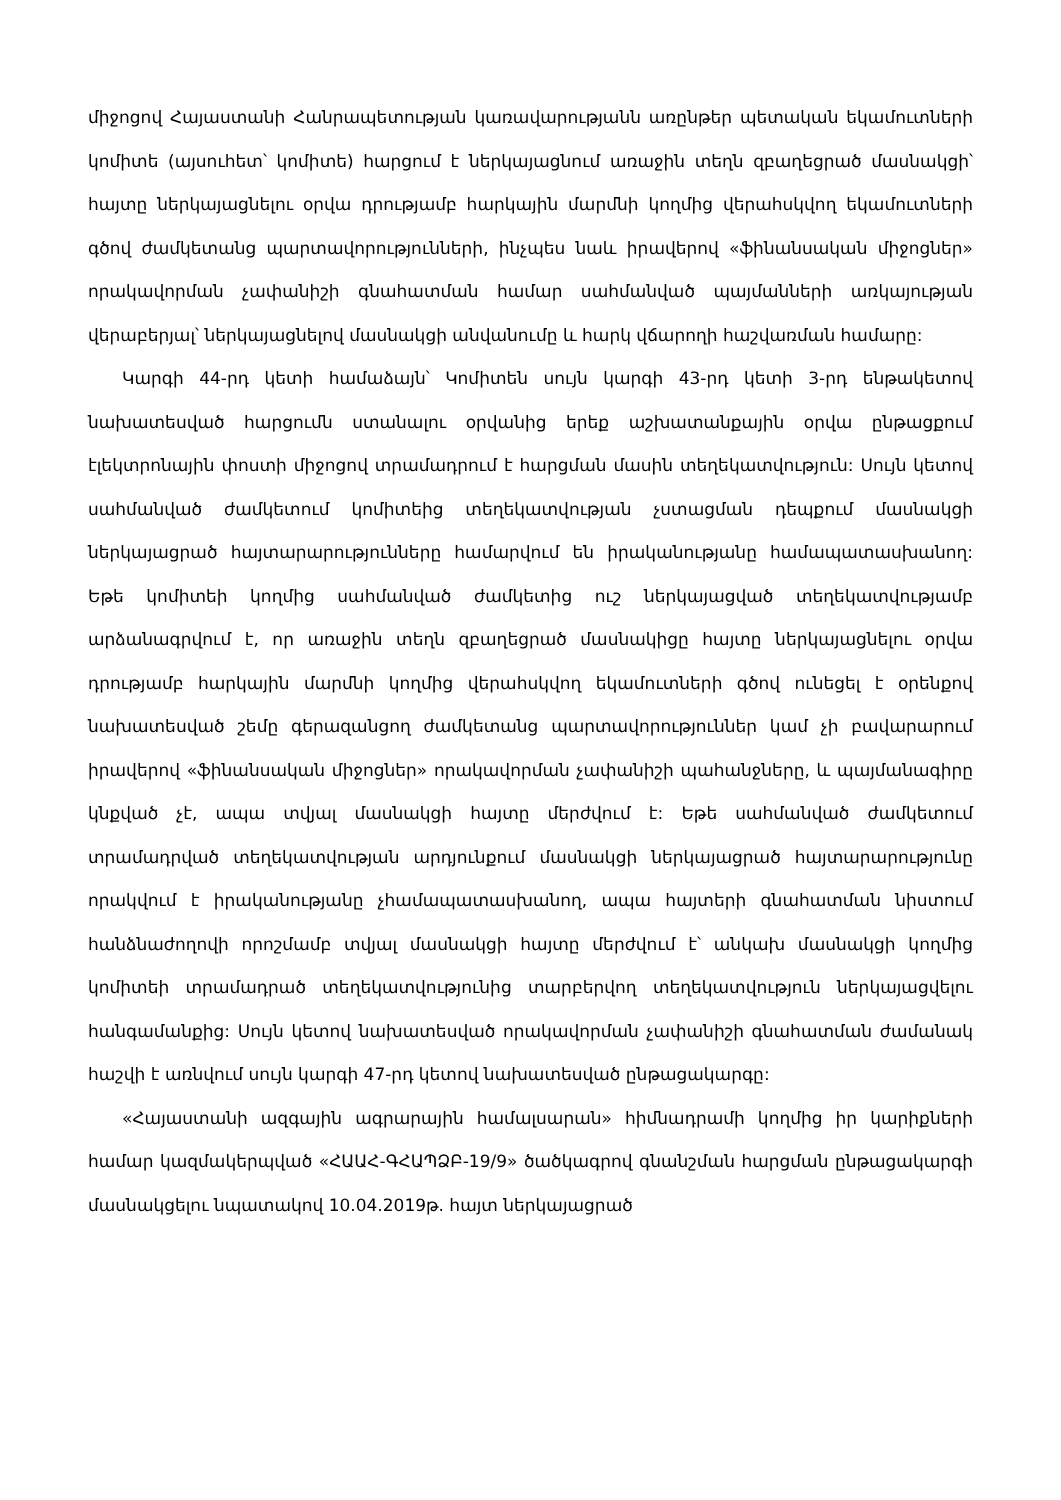միջոցով Հայաստանի Հանրապետության կառավարությանն առընթեր պետական եկամուտների կոմիտե (այսուհետ՝ կոմիտե) հարցում է ներկայացնում առաջին տեղն զբաղեցրած մասնակցի՝ հայտը ներկայացնելու օրվա դրությամբ հարկային մարմնի կողմից վերահսկվող եկամուտների գծով ժամկետանց պարտավորությունների, ինչպես նաև իրավերով «ֆինանսական միջոցներ» որակավորման չափանիշի գնահատման համար սահմանված պայմանների առկայության վերաբերյալ՝ ներկայացնելով մասնակցի անվանումը և հարկ վճարողի հաշվառման համարը:
Կարգի 44-րդ կետի համաձայն՝ Կոմիտեն սույն կարգի 43-րդ կետի 3-րդ ենթակետով նախատեսված հարցումն ստանալու օրվանից երեք աշխատանքային օրվա ընթացքում էլեկտրոնային փոստի միջոցով տրամադրում է հարցման մասին տեղեկատվություն: Սույն կետով սահմանված ժամկետում կոմիտեից տեղեկատվության չստացման դեպքում մասնակցի ներկայացրած հայտարարությունները համարվում են իրականությանը համապատասխանող: Եթե կոմիտեի կողմից սահմանված ժամկետից ուշ ներկայացված տեղեկատվությամբ արձանագրվում է, որ առաջին տեղն զբաղեցրած մասնակիցը հայտը ներկայացնելու օրվա դրությամբ հարկային մարմնի կողմից վերահսկվող եկամուտների գծով ունեցել է օրենքով նախատեսված շեմը գերազանցող ժամկետանց պարտավորություններ կամ չի բավարարում իրավերով «ֆինանսական միջոցներ» որակավորման չափանիշի պահանջները, և պայմանագիրը կնքված չէ, ապա տվյալ մասնակցի հայտը մերժվում է: Եթե սահմանված ժամկետում տրամադրված տեղեկատվության արդյունքում մասնակցի ներկայացրած հայտարարությունը որակվում է իրականությանը չհամապատասխանող, ապա հայտերի գնահատման նիստում հանձնաժողովի որոշմամբ տվյալ մասնակցի հայտը մերժվում է՝ անկախ մասնակցի կողմից կոմիտեի տրամադրած տեղեկատվությունից տարբերվող տեղեկատվություն ներկայացվելու հանգամանքից: Սույն կետով նախատեսված որակավորման չափանիշի գնահատման ժամանակ հաշվի է առնվում սույն կարգի 47-րդ կետով նախատեսված ընթացակարգը:
«Հայաստանի ազգային ագրարային համալսարան» հիմնադրամի կողմից իր կարիքների համար կազմակերպված «ՀԱԱՀ-ԳՀԱՊՁԲ-19/9» ծածկագրով գնանշման հարցման ընթացակարգի մասնակցելու նպատակով 10.04.2019թ. հայտ ներկայացրած